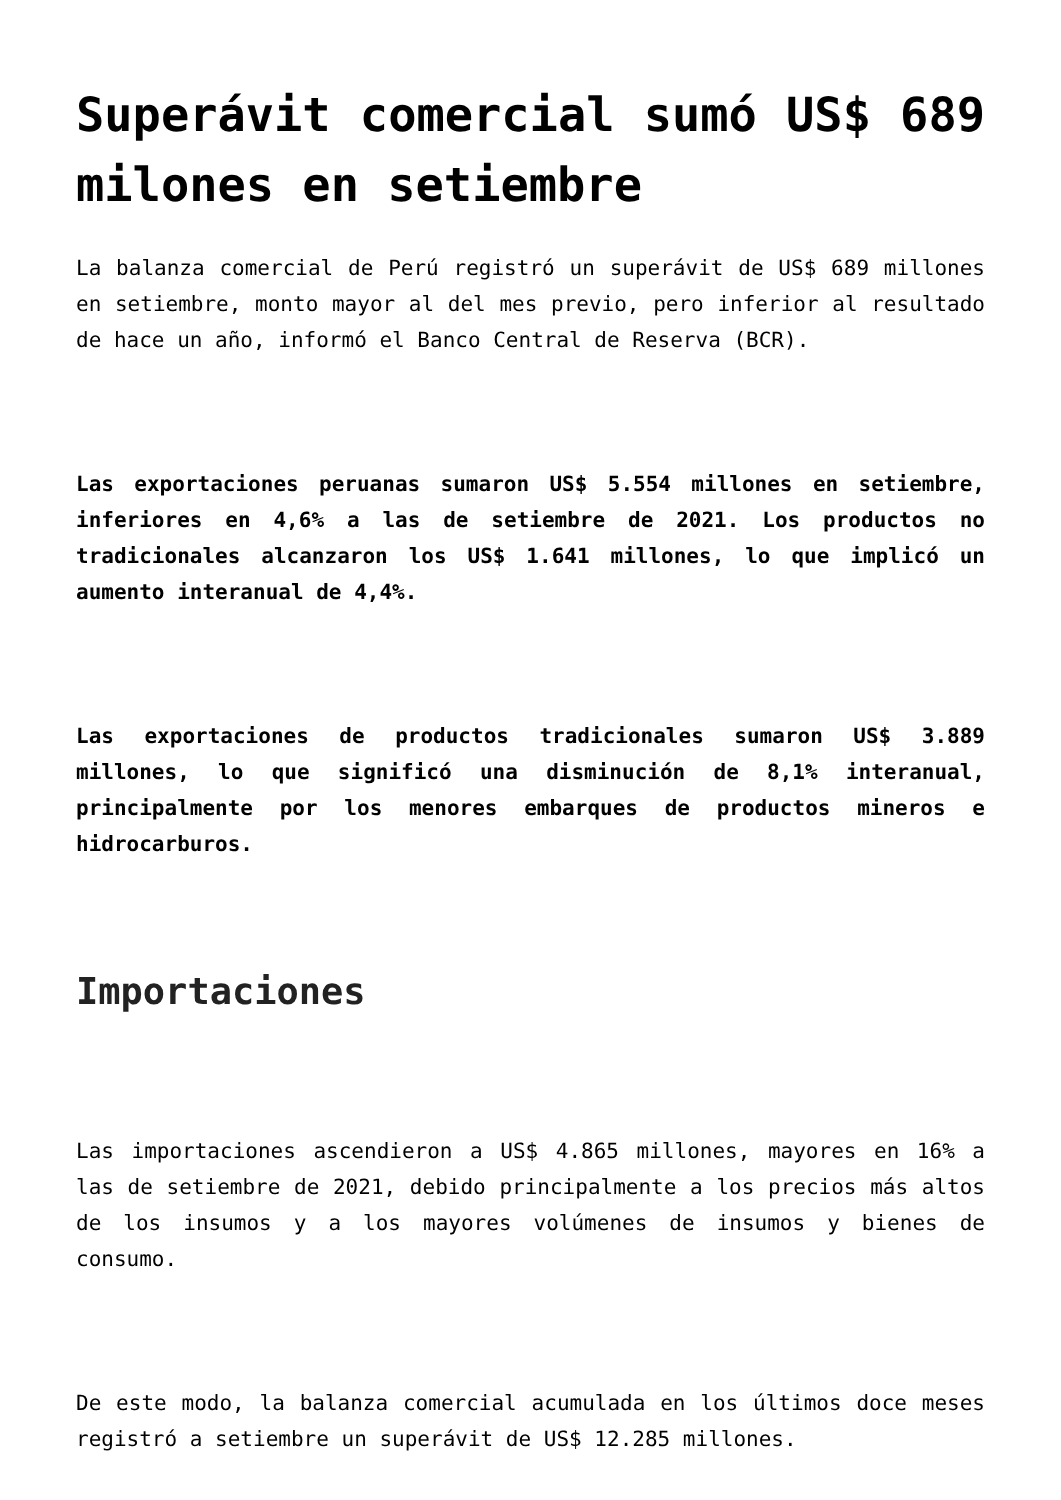Superávit comercial sumó US$ 689 milones en setiembre
La balanza comercial de Perú registró un superávit de US$ 689 millones en setiembre, monto mayor al del mes previo, pero inferior al resultado de hace un año, informó el Banco Central de Reserva (BCR).
Las exportaciones peruanas sumaron US$ 5.554 millones en setiembre, inferiores en 4,6% a las de setiembre de 2021. Los productos no tradicionales alcanzaron los US$ 1.641 millones, lo que implicó un aumento interanual de 4,4%.
Las exportaciones de productos tradicionales sumaron US$ 3.889 millones, lo que significó una disminución de 8,1% interanual, principalmente por los menores embarques de productos mineros e hidrocarburos.
Importaciones
Las importaciones ascendieron a US$ 4.865 millones, mayores en 16% a las de setiembre de 2021, debido principalmente a los precios más altos de los insumos y a los mayores volúmenes de insumos y bienes de consumo.
De este modo, la balanza comercial acumulada en los últimos doce meses registró a setiembre un superávit de US$ 12.285 millones.